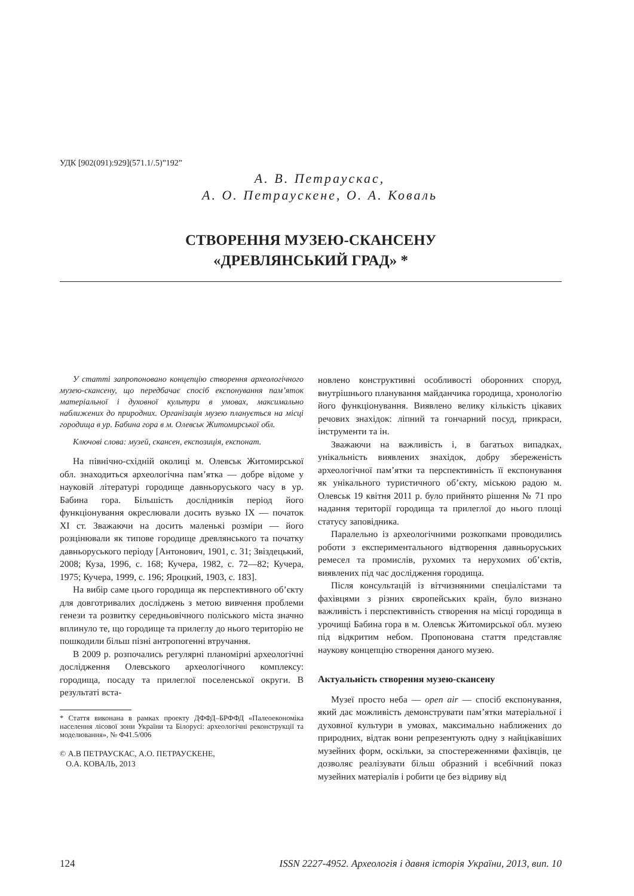УДК [902(091):929](571.1/.5)”192”
А. В. Петраускас,
А. О. Петраускене, О. А. Коваль
СТВОРЕННЯ МУЗЕЮ-СКАНСЕНУ
«ДРЕВЛЯНСЬКИЙ ГРАД» *
У статті запропоновано концепцію створення археологічного музею-скансену, що передбачає спосіб експонування пам’яток матеріальної і духовної культури в умовах, максимально наближених до природних. Організація музею планується на місці городища в ур. Бабина гора в м. Олевськ Житомирської обл.
Ключові слова: музей, скансен, експозиція, експонат.
На північно-східній околиці м. Олевськ Житомирської обл. знаходиться археологічна пам’ятка — добре відоме у науковій літературі городище давньоруського часу в ур. Бабина гора. Більшість дослідників період його функціонування окреслювали досить вузько IX — початок XI ст. Зважаючи на досить маленькі розміри — його розцінювали як типове городище древлянського та початку давньоруського періоду [Антонович, 1901, с. 31; Звіздецький, 2008; Куза, 1996, с. 168; Кучера, 1982, с. 72—82; Кучера, 1975; Кучера, 1999, с. 196; Яроцкий, 1903, с. 183].
На вибір саме цього городища як перспективного об’єкту для довготривалих досліджень з метою вивчення проблеми генези та розвитку середньовічного поліського міста значно вплинуло те, що городище та прилеглу до нього територію не пошкодили більш пізні антропогенні втручання.
В 2009 р. розпочались регулярні планомірні археологічні дослідження Олевського археологічного комплексу: городища, посаду та прилеглої поселенської округи. В результаті вста-
* Стаття виконана в рамках проекту ДФФД–БРФФД «Палеоекономіка населення лісової зони України та Білорусі: археологічні реконструкції та моделювання», № Ф41.5/006
© А.В ПЕТРАУСКАС, А.О. ПЕТРАУСКЕНЕ,
О.А. КОВАЛЬ, 2013
новлено конструктивні особливості оборонних споруд, внутрішнього планування майданчика городища, хронологію його функціонування. Виявлено велику кількість цікавих речових знахідок: ліпний та гончарний посуд, прикраси, інструменти та ін.
Зважаючи на важливість і, в багатьох випадках, унікальність виявлених знахідок, добру збереженість археологічної пам’ятки та перспективність її експонування як унікального туристичного об’єкту, міською радою м. Олевськ 19 квітня 2011 р. було прийнято рішення № 71 про надання території городища та прилеглої до нього площі статусу заповідника.
Паралельно із археологічними розкопками проводились роботи з експериментального відтворення давньоруських ремесел та промислів, рухомих та нерухомих об’єктів, виявлених під час дослідження городища.
Після консультацій із вітчизняними спеціалістами та фахівцями з різних європейських країн, було визнано важливість і перспективність створення на місці городища в урочищі Бабина гора в м. Олевськ Житомирської обл. музею під відкритим небом. Пропонована стаття представляє наукову концепцію створення даного музею.
Актуальність створення музею-скансену
Музеї просто неба — open air — спосіб експонування, який дає можливість демонструвати пам’ятки матеріальної і духовної культури в умовах, максимально наближених до природних, відтак вони репрезентують одну з найцікавіших музейних форм, оскільки, за спостереженнями фахівців, це дозволяє реалізувати більш образний і всебічний показ музейних матеріалів і робити це без відриву від
124 ISSN 2227-4952. Археологія і давня історія України, 2013, вип. 10